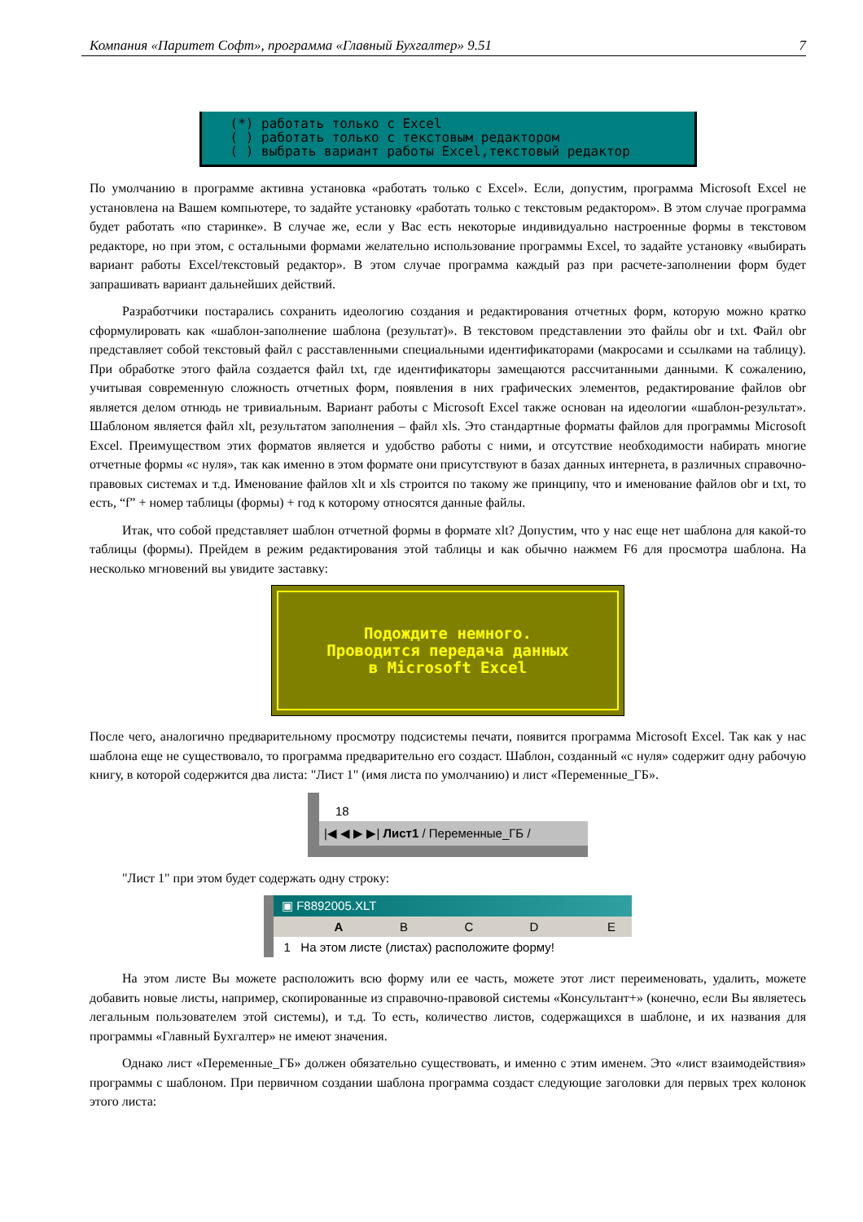Компания «Паритет Софт», программа «Главный Бухгалтер» 9.51 7
(*) работать только с Excel ( ) работать только с текстовым редактором ( ) выбрать вариант работы Excel,текстовый редактор
По умолчанию в программе активна установка «работать только с Excel». Если, допустим, программа Microsoft Excel не установлена на Вашем компьютере, то задайте установку «работать только с текстовым редактором». В этом случае программа будет работать «по старинке». В случае же, если у Вас есть некоторые индивидуально настроенные формы в текстовом редакторе, но при этом, с остальными формами желательно использование программы Excel, то задайте установку «выбирать вариант работы Excel/текстовый редактор». В этом случае программа каждый раз при расчете-заполнении форм будет запрашивать вариант дальнейших действий.
Разработчики постарались сохранить идеологию создания и редактирования отчетных форм, которую можно кратко сформулировать как «шаблон-заполнение шаблона (результат)». В текстовом представлении это файлы obr и txt. Файл obr представляет собой текстовый файл с расставленными специальными идентификаторами (макросами и ссылками на таблицу). При обработке этого файла создается файл txt, где идентификаторы замещаются рассчитанными данными. К сожалению, учитывая современную сложность отчетных форм, появления в них графических элементов, редактирование файлов obr является делом отнюдь не тривиальным. Вариант работы с Microsoft Excel также основан на идеологии «шаблон-результат». Шаблоном является файл xlt, результатом заполнения – файл xls. Это стандартные форматы файлов для программы Microsoft Excel. Преимуществом этих форматов является и удобство работы с ними, и отсутствие необходимости набирать многие отчетные формы «с нуля», так как именно в этом формате они присутствуют в базах данных интернета, в различных справочно-правовых системах и т.д. Именование файлов xlt и xls строится по такому же принципу, что и именование файлов obr и txt, то есть, “f” + номер таблицы (формы) + год к которому относятся данные файлы.
Итак, что собой представляет шаблон отчетной формы в формате xlt? Допустим, что у нас еще нет шаблона для какой-то таблицы (формы). Прейдем в режим редактирования этой таблицы и как обычно нажмем F6 для просмотра шаблона. На несколько мгновений вы увидите заставку:
Подождите немного.
Проводится передача данных
в Microsoft Excel
После чего, аналогично предварительному просмотру подсистемы печати, появится программа Microsoft Excel. Так как у нас шаблона еще не существовало, то программа предварительно его создаст. Шаблон, созданный «с нуля» содержит одну рабочую книгу, в которой содержится два листа: "Лист 1" (имя листа по умолчанию) и лист «Переменные_ГБ».
18
|◀ ◀ ▶ ▶| Лист1 / Переменные_ГБ /
"Лист 1" при этом будет содержать одну строку:
▣ F8892005.XLT
A BCDE
1 На этом листе (листах) расположите форму!
На этом листе Вы можете расположить всю форму или ее часть, можете этот лист переименовать, удалить, можете добавить новые листы, например, скопированные из справочно-правовой системы «Консультант+» (конечно, если Вы являетесь легальным пользователем этой системы), и т.д. То есть, количество листов, содержащихся в шаблоне, и их названия для программы «Главный Бухгалтер» не имеют значения.
Однако лист «Переменные_ГБ» должен обязательно существовать, и именно с этим именем. Это «лист взаимодействия» программы с шаблоном. При первичном создании шаблона программа создаст следующие заголовки для первых трех колонок этого листа: